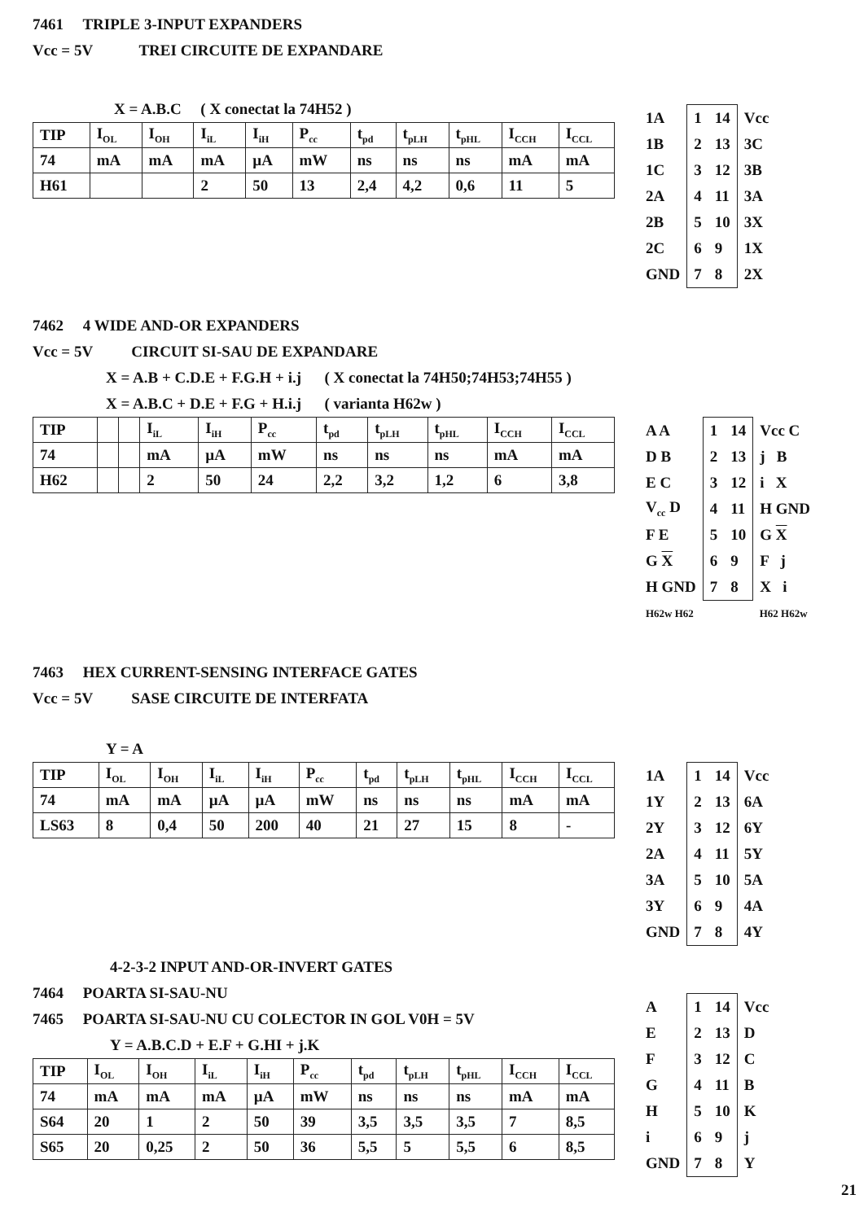7461 TRIPLE 3-INPUT EXPANDERS
Vcc = 5V TREI CIRCUITE DE EXPANDARE
X = A.B.C ( X conectat la 74H52 )
| TIP | I<sub>OL</sub> | I<sub>OH</sub> | I<sub>iL</sub> | I<sub>iH</sub> | P<sub>cc</sub> | t<sub>pd</sub> | t<sub>pLH</sub> | t<sub>pHL</sub> | I<sub>CCH</sub> | I<sub>CCL</sub> |
| 74 | mA | mA | mA | µA | mW | ns | ns | ns | mA | mA |
| H61 | | | 2 | 50 | 13 | 2,4 | 4,2 | 0,6 | 11 | 5 |
| 1A | 1 | 14 | Vcc |
| 1B | 2 | 13 | 3C |
| 1C | 3 | 12 | 3B |
| 2A | 4 | 11 | 3A |
| 2B | 5 | 10 | 3X |
| 2C | 6 | 9 | 1X |
| GND | 7 | 8 | 2X |
7462 4 WIDE AND-OR EXPANDERS
Vcc = 5V CIRCUIT SI-SAU DE EXPANDARE
X = A.B + C.D.E + F.G.H + i.j ( X conectat la 74H50;74H53;74H55 )
X = A.B.C + D.E + F.G + H.i.j ( varianta H62w )
| TIP | | | I<sub>iL</sub> | I<sub>iH</sub> | P<sub>cc</sub> | t<sub>pd</sub> | t<sub>pLH</sub> | t<sub>pHL</sub> | I<sub>CCH</sub> | I<sub>CCL</sub> |
| 74 | | | mA | µA | mW | ns | ns | ns | mA | mA |
| H62 | | | 2 | 50 | 24 | 2,2 | 3,2 | 1,2 | 6 | 3,8 |
| A A | 1 | 14 | Vcc C |
| D B | 2 | 13 | j B |
| E C | 3 | 12 | i X |
| V<sub>cc</sub> D | 4 | 11 | H GND |
| F E | 5 | 10 | G X |
| G X | 6 | 9 | F j |
| H GND | 7 | 8 | X i |
| H62w H62 | | | H62 H62w |
7463 HEX CURRENT-SENSING INTERFACE GATES
Vcc = 5V SASE CIRCUITE DE INTERFATA
Y = A
| TIP | I<sub>OL</sub> | I<sub>OH</sub> | I<sub>iL</sub> | I<sub>iH</sub> | P<sub>cc</sub> | t<sub>pd</sub> | t<sub>pLH</sub> | t<sub>pHL</sub> | I<sub>CCH</sub> | I<sub>CCL</sub> |
| 74 | mA | mA | µA | µA | mW | ns | ns | ns | mA | mA |
| LS63 | 8 | 0,4 | 50 | 200 | 40 | 21 | 27 | 15 | 8 | - |
| 1A | 1 | 14 | Vcc |
| 1Y | 2 | 13 | 6A |
| 2Y | 3 | 12 | 6Y |
| 2A | 4 | 11 | 5Y |
| 3A | 5 | 10 | 5A |
| 3Y | 6 | 9 | 4A |
| GND | 7 | 8 | 4Y |
4-2-3-2 INPUT AND-OR-INVERT GATES
7464 POARTA SI-SAU-NU
7465 POARTA SI-SAU-NU CU COLECTOR IN GOL V0H = 5V
Y = A.B.C.D + E.F + G.HI + j.K
| TIP | I<sub>OL</sub> | I<sub>OH</sub> | I<sub>iL</sub> | I<sub>iH</sub> | P<sub>cc</sub> | t<sub>pd</sub> | t<sub>pLH</sub> | t<sub>pHL</sub> | I<sub>CCH</sub> | I<sub>CCL</sub> |
| 74 | mA | mA | mA | µA | mW | ns | ns | ns | mA | mA |
| S64 | 20 | 1 | 2 | 50 | 39 | 3,5 | 3,5 | 3,5 | 7 | 8,5 |
| S65 | 20 | 0,25 | 2 | 50 | 36 | 5,5 | 5 | 5,5 | 6 | 8,5 |
| A | 1 | 14 | Vcc |
| E | 2 | 13 | D |
| F | 3 | 12 | C |
| G | 4 | 11 | B |
| H | 5 | 10 | K |
| i | 6 | 9 | j |
| GND | 7 | 8 | Y |
21